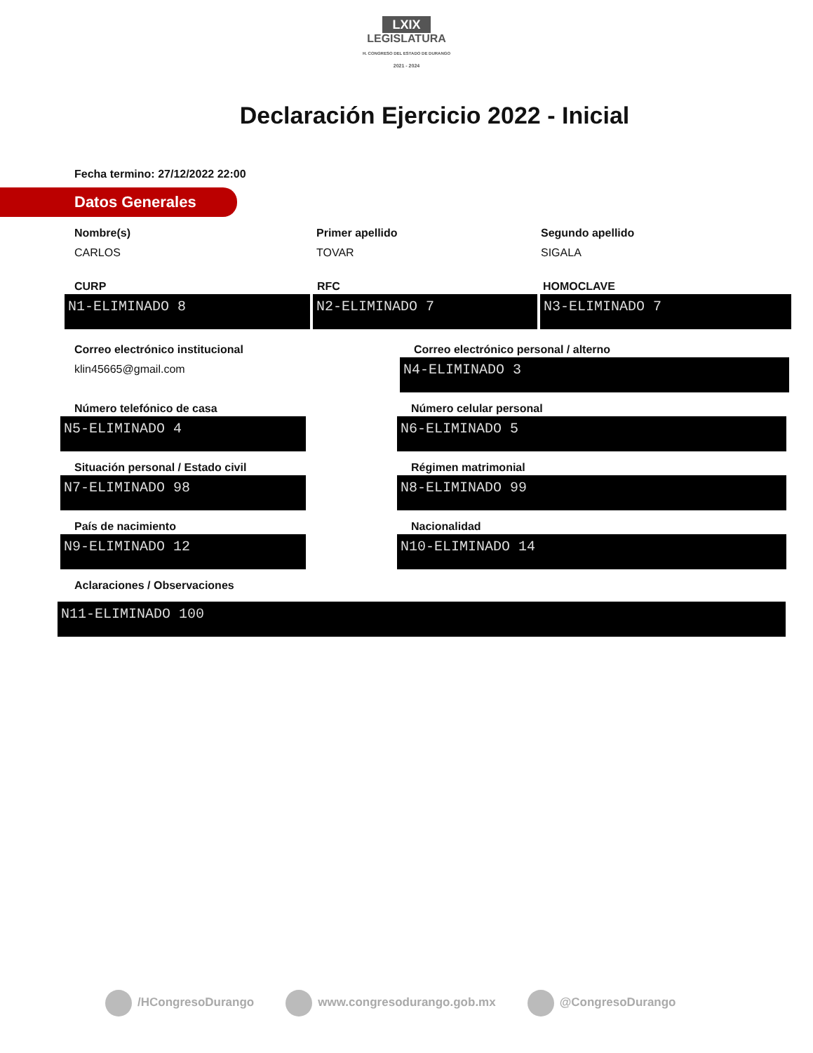LXIX
LEGISLATURA
H. CONGRESO DEL ESTADO DE DURANGO
2021 - 2024
Declaración Ejercicio 2022 - Inicial
Fecha termino: 27/12/2022 22:00
Datos Generales
Nombre(s)
CARLOS
Primer apellido
TOVAR
Segundo apellido
SIGALA
CURP
N1-ELIMINADO 8
RFC
N2-ELIMINADO 7
HOMOCLAVE
N3-ELIMINADO 7
Correo electrónico institucional
klin45665@gmail.com
Correo electrónico personal / alterno
N4-ELIMINADO 3
Número telefónico de casa
N5-ELIMINADO 4
Número celular personal
N6-ELIMINADO 5
Situación personal / Estado civil
N7-ELIMINADO 98
Régimen matrimonial
N8-ELIMINADO 99
País de nacimiento
N9-ELIMINADO 12
Nacionalidad
N10-ELIMINADO 14
Aclaraciones / Observaciones
N11-ELIMINADO 100
/HCongresoDurango www.congresodurango.gob.mx @CongresoDurango